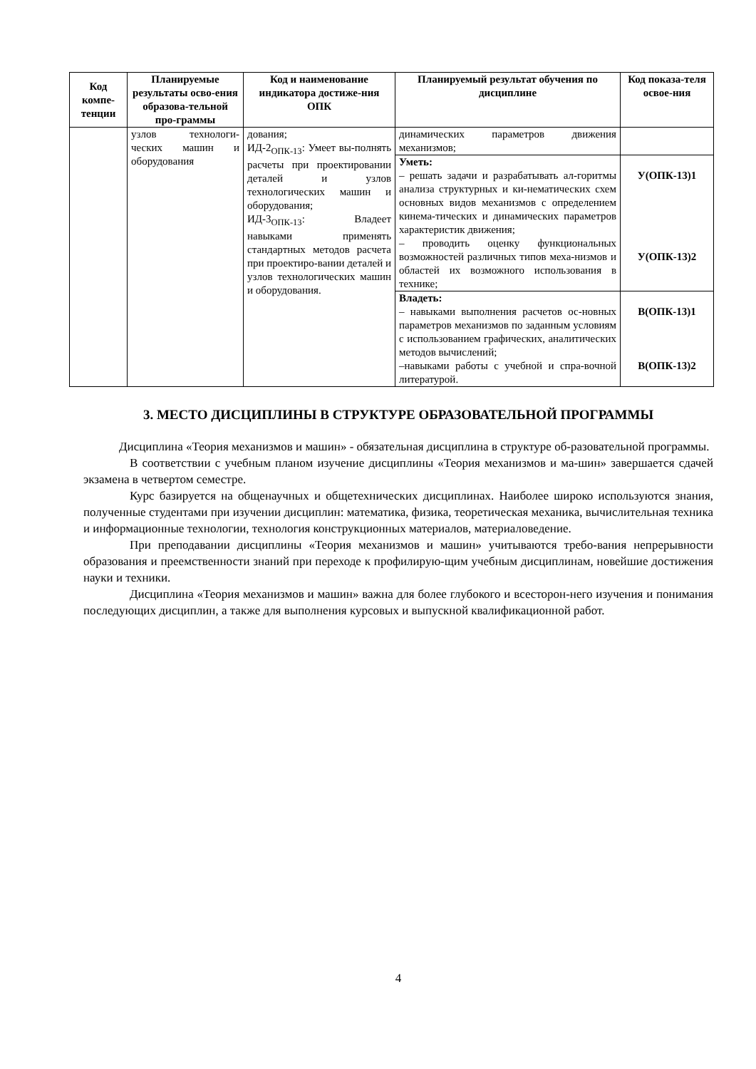| Код компе-тенции | Планируемые результаты осво-ения образова-тельной про-граммы | Код и наименование индикатора достиже-ния ОПК | Планируемый результат обучения по дисциплине | Код показа-теля освое-ния |
| --- | --- | --- | --- | --- |
| | узлов технологи-ческих машин и оборудования | дования; ИД-2<sub>ОПК-13</sub>: Умеет вы-полнять расчеты при проектировании деталей и узлов технологических машин и оборудования; ИД-3<sub>ОПК-13</sub>: Владеет навыками применять стандартных методов расчета при проектиро-вании деталей и узлов технологических машин и оборудования. | динамических параметров движения механизмов; | |
| | | | Уметь: – решать задачи и разрабатывать ал-горитмы анализа структурных и ки-нематических схем основных видов механизмов с определением кинема-тических и динамических параметров характеристик движения; – проводить оценку функциональных возможностей различных типов меха-низмов и областей их возможного использования в технике; | У(ОПК-13)1 У(ОПК-13)2 |
| | | | Владеть: – навыками выполнения расчетов ос-новных параметров механизмов по заданным условиям с использованием графических, аналитических методов вычислений; –навыками работы с учебной и спра-вочной литературой. | В(ОПК-13)1 В(ОПК-13)2 |
3. МЕСТО ДИСЦИПЛИНЫ В СТРУКТУРЕ ОБРАЗОВАТЕЛЬНОЙ ПРОГРАММЫ
Дисциплина «Теория механизмов и машин» - обязательная дисциплина в структуре об-разовательной программы.
В соответствии с учебным планом изучение дисциплины «Теория механизмов и ма-шин» завершается сдачей экзамена в четвертом семестре.
Курс базируется на общенаучных и общетехнических дисциплинах. Наиболее широко используются знания, полученные студентами при изучении дисциплин: математика, физика, теоретическая механика, вычислительная техника и информационные технологии, технология конструкционных материалов, материаловедение.
При преподавании дисциплины «Теория механизмов и машин» учитываются требо-вания непрерывности образования и преемственности знаний при переходе к профилирую-щим учебным дисциплинам, новейшие достижения науки и техники.
Дисциплина «Теория механизмов и машин» важна для более глубокого и всесторон-него изучения и понимания последующих дисциплин, а также для выполнения курсовых и выпускной квалификационной работ.
4